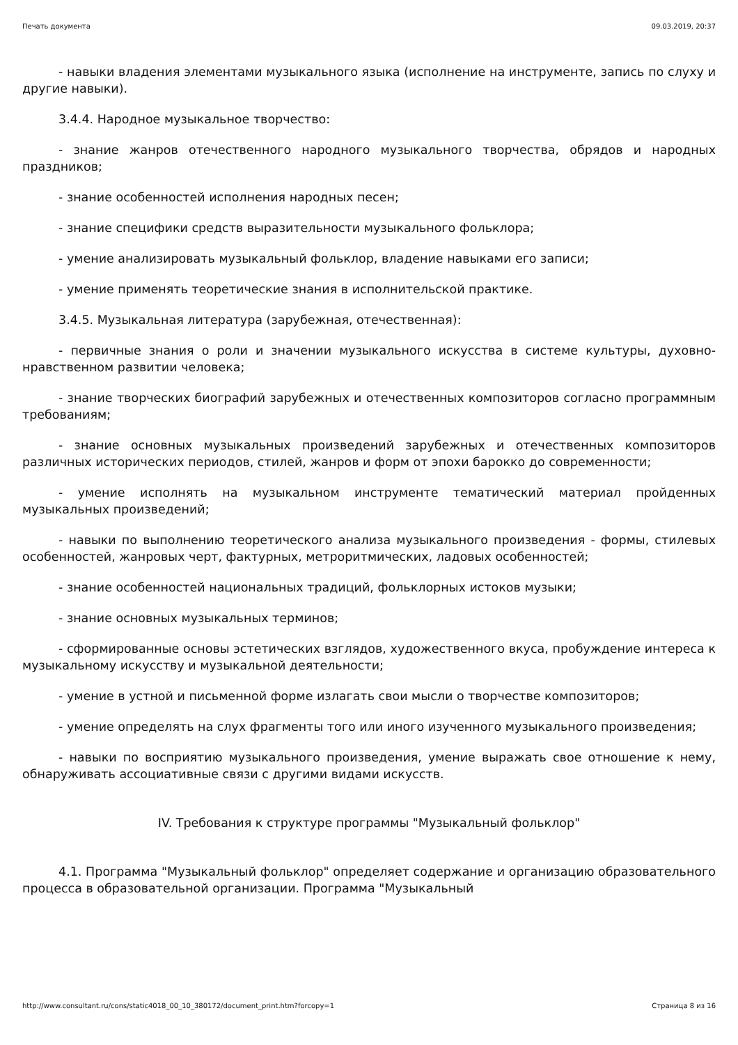Печать документа 09.03.2019, 20:37
- навыки владения элементами музыкального языка (исполнение на инструменте, запись по слуху и другие навыки).
3.4.4. Народное музыкальное творчество:
- знание жанров отечественного народного музыкального творчества, обрядов и народных праздников;
- знание особенностей исполнения народных песен;
- знание специфики средств выразительности музыкального фольклора;
- умение анализировать музыкальный фольклор, владение навыками его записи;
- умение применять теоретические знания в исполнительской практике.
3.4.5. Музыкальная литература (зарубежная, отечественная):
- первичные знания о роли и значении музыкального искусства в системе культуры, духовно-нравственном развитии человека;
- знание творческих биографий зарубежных и отечественных композиторов согласно программным требованиям;
- знание основных музыкальных произведений зарубежных и отечественных композиторов различных исторических периодов, стилей, жанров и форм от эпохи барокко до современности;
- умение исполнять на музыкальном инструменте тематический материал пройденных музыкальных произведений;
- навыки по выполнению теоретического анализа музыкального произведения - формы, стилевых особенностей, жанровых черт, фактурных, метроритмических, ладовых особенностей;
- знание особенностей национальных традиций, фольклорных истоков музыки;
- знание основных музыкальных терминов;
- сформированные основы эстетических взглядов, художественного вкуса, пробуждение интереса к музыкальному искусству и музыкальной деятельности;
- умение в устной и письменной форме излагать свои мысли о творчестве композиторов;
- умение определять на слух фрагменты того или иного изученного музыкального произведения;
- навыки по восприятию музыкального произведения, умение выражать свое отношение к нему, обнаруживать ассоциативные связи с другими видами искусств.
IV. Требования к структуре программы "Музыкальный фольклор"
4.1. Программа "Музыкальный фольклор" определяет содержание и организацию образовательного процесса в образовательной организации. Программа "Музыкальный
http://www.consultant.ru/cons/static4018_00_10_380172/document_print.htm?forcopy=1 Страница 8 из 16